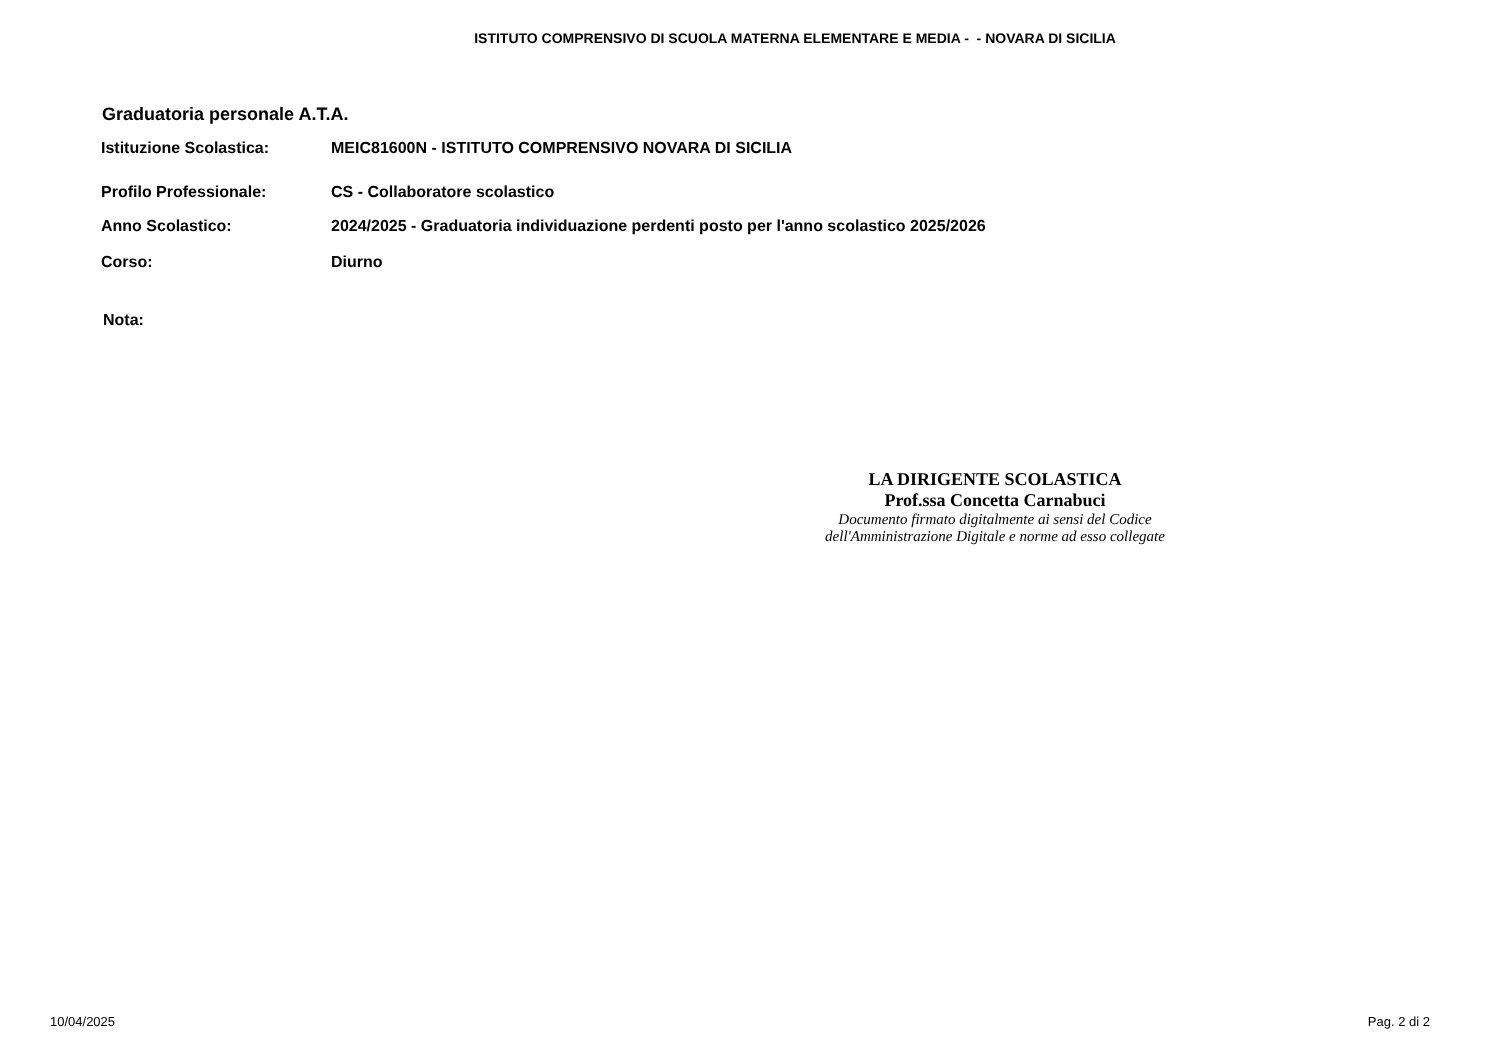ISTITUTO COMPRENSIVO DI SCUOLA MATERNA ELEMENTARE E MEDIA - - NOVARA DI SICILIA
Graduatoria personale A.T.A.
Istituzione Scolastica: MEIC81600N - ISTITUTO COMPRENSIVO NOVARA DI SICILIA
Profilo Professionale: CS - Collaboratore scolastico
Anno Scolastico: 2024/2025 - Graduatoria individuazione perdenti posto per l'anno scolastico 2025/2026
Corso: Diurno
Nota:
LA DIRIGENTE SCOLASTICA
Prof.ssa Concetta Carnabuci
Documento firmato digitalmente ai sensi del Codice
dell'Amministrazione Digitale e norme ad esso collegate
10/04/2025 Pag. 2 di 2